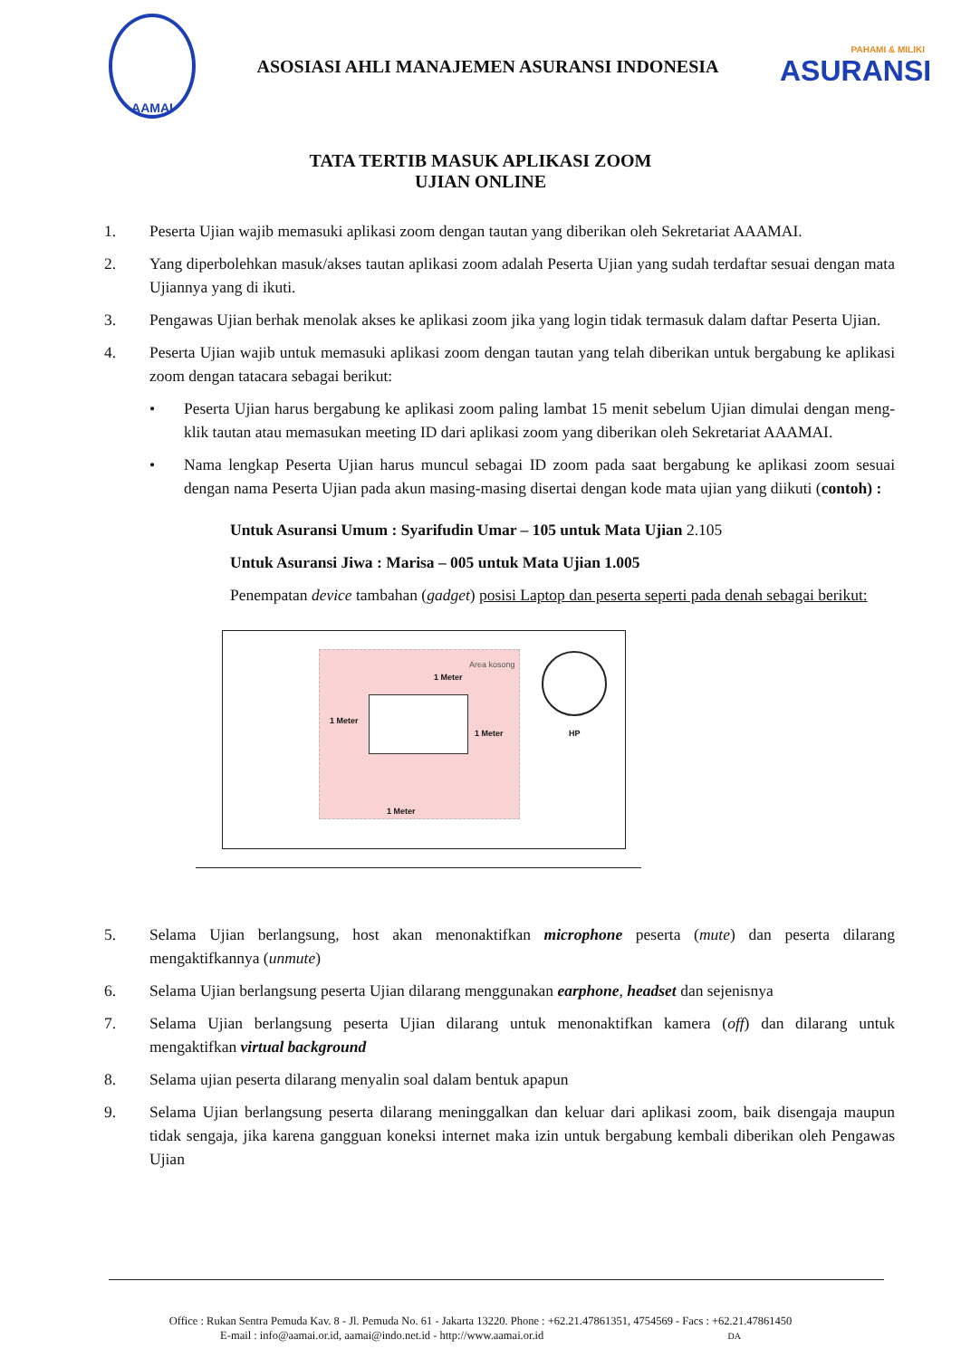AAMAI
ASOSIASI AHLI MANAJEMEN ASURANSI INDONESIA
PAHAMI & MILIKI
ASURANSI
TATA TERTIB MASUK APLIKASI ZOOM
UJIAN ONLINE
1. Peserta Ujian wajib memasuki aplikasi zoom dengan tautan yang diberikan oleh Sekretariat AAAMAI.
2. Yang diperbolehkan masuk/akses tautan aplikasi zoom adalah Peserta Ujian yang sudah terdaftar sesuai dengan mata Ujiannya yang di ikuti.
3. Pengawas Ujian berhak menolak akses ke aplikasi zoom jika yang login tidak termasuk dalam daftar Peserta Ujian.
4. Peserta Ujian wajib untuk memasuki aplikasi zoom dengan tautan yang telah diberikan untuk bergabung ke aplikasi zoom dengan tatacara sebagai berikut:
• Peserta Ujian harus bergabung ke aplikasi zoom paling lambat 15 menit sebelum Ujian dimulai dengan meng-klik tautan atau memasukan meeting ID dari aplikasi zoom yang diberikan oleh Sekretariat AAAMAI.
• Nama lengkap Peserta Ujian harus muncul sebagai ID zoom pada saat bergabung ke aplikasi zoom sesuai dengan nama Peserta Ujian pada akun masing-masing disertai dengan kode mata ujian yang diikuti (contoh) :
Untuk Asuransi Umum : Syarifudin Umar – 105 untuk Mata Ujian 2.105
Untuk Asuransi Jiwa : Marisa – 005 untuk Mata Ujian 1.005
Penempatan device tambahan (gadget) posisi Laptop dan peserta seperti pada denah sebagai berikut:
Area kosong
1 Meter
1 Meter
1 Meter
1 Meter
HP
5. Selama Ujian berlangsung, host akan menonaktifkan microphone peserta (mute) dan peserta dilarang mengaktifkannya (unmute)
6. Selama Ujian berlangsung peserta Ujian dilarang menggunakan earphone, headset dan sejenisnya
7. Selama Ujian berlangsung peserta Ujian dilarang untuk menonaktifkan kamera (off) dan dilarang untuk mengaktifkan virtual background
8. Selama ujian peserta dilarang menyalin soal dalam bentuk apapun
9. Selama Ujian berlangsung peserta dilarang meninggalkan dan keluar dari aplikasi zoom, baik disengaja maupun tidak sengaja, jika karena gangguan koneksi internet maka izin untuk bergabung kembali diberikan oleh Pengawas Ujian
Office : Rukan Sentra Pemuda Kav. 8 - Jl. Pemuda No. 61 - Jakarta 13220. Phone : +62.21.47861351, 4754569 - Facs : +62.21.47861450
E-mail : info@aamai.or.id, aamai@indo.net.id - http://www.aamai.or.id DA